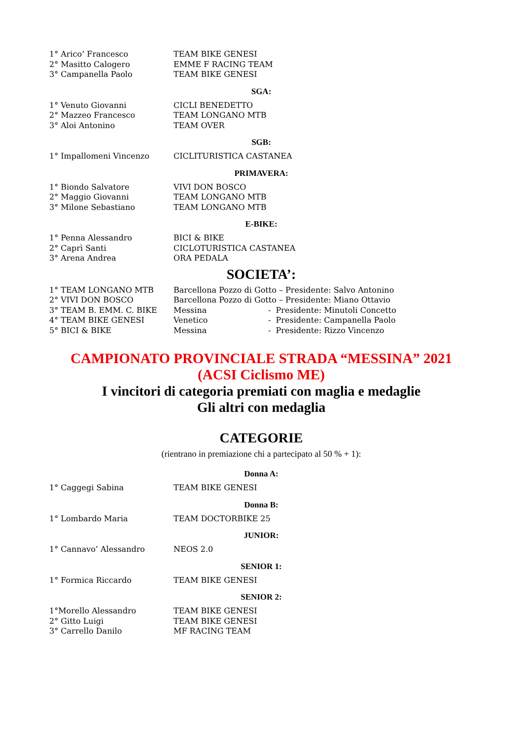| 1° Arico’ Francesco | TEAM BIKE GENESI |
| 2° Masitto Calogero | EMME F RACING TEAM |
| 3° Campanella Paolo | TEAM BIKE GENESI |
SGA:
| 1° Venuto Giovanni | CICLI BENEDETTO |
| 2° Mazzeo Francesco | TEAM LONGANO MTB |
| 3° Aloi Antonino | TEAM OVER |
SGB:
| 1° Impallomeni Vincenzo | CICLITURISTICA CASTANEA |
PRIMAVERA:
| 1° Biondo Salvatore | VIVI DON BOSCO |
| 2° Maggio Giovanni | TEAM LONGANO MTB |
| 3° Milone Sebastiano | TEAM LONGANO MTB |
E-BIKE:
| 1° Penna Alessandro | BICI & BIKE |
| 2° Caprì Santi | CICLOTURISTICA CASTANEA |
| 3° Arena Andrea | ORA PEDALA |
SOCIETA’:
| 1° TEAM LONGANO MTB | Barcellona Pozzo di Gotto – Presidente: Salvo Antonino | |
| 2° VIVI DON BOSCO | Barcellona Pozzo di Gotto – Presidente: Miano Ottavio | |
| 3° TEAM B. EMM. C. BIKE | Messina | - Presidente: Minutoli Concetto |
| 4° TEAM BIKE GENESI | Venetico | - Presidente: Campanella Paolo |
| 5° BICI & BIKE | Messina | - Presidente: Rizzo Vincenzo |
CAMPIONATO PROVINCIALE STRADA “MESSINA” 2021
(ACSI Ciclismo ME)
I vincitori di categoria premiati con maglia e medaglie
Gli altri con medaglia
CATEGORIE
(rientrano in premiazione chi a partecipato al 50 % + 1):
Donna A:
| 1° Caggegi Sabina | TEAM BIKE GENESI |
Donna B:
| 1° Lombardo Maria | TEAM DOCTORBIKE 25 |
JUNIOR:
| 1° Cannavo’ Alessandro | NEOS 2.0 |
SENIOR 1:
| 1° Formica Riccardo | TEAM BIKE GENESI |
SENIOR 2:
| 1°Morello Alessandro | TEAM BIKE GENESI |
| 2° Gitto Luigi | TEAM BIKE GENESI |
| 3° Carrello Danilo | MF RACING TEAM |